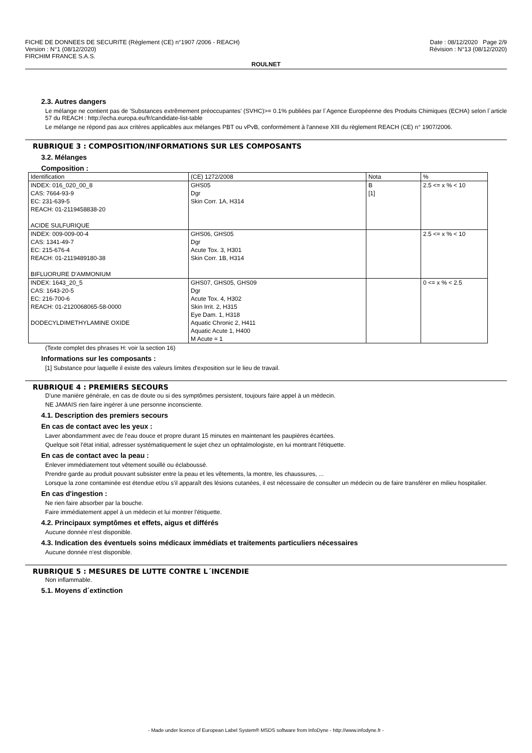FICHE DE DONNEES DE SECURITE (Règlement (CE) n°1907 /2006 - REACH)
Version : N°1 (08/12/2020)
FIRCHIM FRANCE S.A.S.
Date : 08/12/2020 Page 2/9
Révision : N°13 (08/12/2020)
ROULNET
2.3. Autres dangers
Le mélange ne contient pas de 'Substances extrêmement préoccupantes' (SVHC)>= 0.1% publiées par l´Agence Européenne des Produits Chimiques (ECHA) selon l´article 57 du REACH : http://echa.europa.eu/fr/candidate-list-table
Le mélange ne répond pas aux critères applicables aux mélanges PBT ou vPvB, conformément à l'annexe XIII du règlement REACH (CE) n° 1907/2006.
RUBRIQUE 3 : COMPOSITION/INFORMATIONS SUR LES COMPOSANTS
3.2. Mélanges
Composition :
| Identification | (CE) 1272/2008 | Nota | % |
| INDEX: 016_020_00_8 CAS: 7664-93-9 EC: 231-639-5 REACH: 01-2119458838-20 ACIDE SULFURIQUE | GHS05 Dgr Skin Corr. 1A, H314 | B [1] | 2.5 <= x % < 10 |
| INDEX: 009-009-00-4 CAS: 1341-49-7 EC: 215-676-4 REACH: 01-2119489180-38 BIFLUORURE D'AMMONIUM | GHS06, GHS05 Dgr Acute Tox. 3, H301 Skin Corr. 1B, H314 | | 2.5 <= x % < 10 |
| INDEX: 1643_20_5 CAS: 1643-20-5 EC: 216-700-6 REACH: 01-2120068065-58-0000 DODECYLDIMETHYLAMINE OXIDE | GHS07, GHS05, GHS09 Dgr Acute Tox. 4, H302 Skin Irrit. 2, H315 Eye Dam. 1, H318 Aquatic Chronic 2, H411 Aquatic Acute 1, H400 M Acute = 1 | | 0 <= x % < 2.5 |
(Texte complet des phrases H: voir la section 16)
Informations sur les composants :
[1] Substance pour laquelle il existe des valeurs limites d'exposition sur le lieu de travail.
RUBRIQUE 4 : PREMIERS SECOURS
D'une manière générale, en cas de doute ou si des symptômes persistent, toujours faire appel à un médecin.
NE JAMAIS rien faire ingérer à une personne inconsciente.
4.1. Description des premiers secours
En cas de contact avec les yeux :
Laver abondamment avec de l'eau douce et propre durant 15 minutes en maintenant les paupières écartées.
Quelque soit l'état initial, adresser systématiquement le sujet chez un ophtalmologiste, en lui montrant l'étiquette.
En cas de contact avec la peau :
Enlever immédiatement tout vêtement souillé ou éclaboussé.
Prendre garde au produit pouvant subsister entre la peau et les vêtements, la montre, les chaussures, ...
Lorsque la zone contaminée est étendue et/ou s'il apparaît des lésions cutanées, il est nécessaire de consulter un médecin ou de faire transférer en milieu hospitalier.
En cas d'ingestion :
Ne rien faire absorber par la bouche.
Faire immédiatement appel à un médecin et lui montrer l'étiquette.
4.2. Principaux symptômes et effets, aigus et différés
Aucune donnée n'est disponible.
4.3. Indication des éventuels soins médicaux immédiats et traitements particuliers nécessaires
Aucune donnée n'est disponible.
RUBRIQUE 5 : MESURES DE LUTTE CONTRE L´INCENDIE
Non inflammable.
5.1. Moyens d´extinction
- Made under licence of European Label System® MSDS software from InfoDyne - http://www.infodyne.fr -